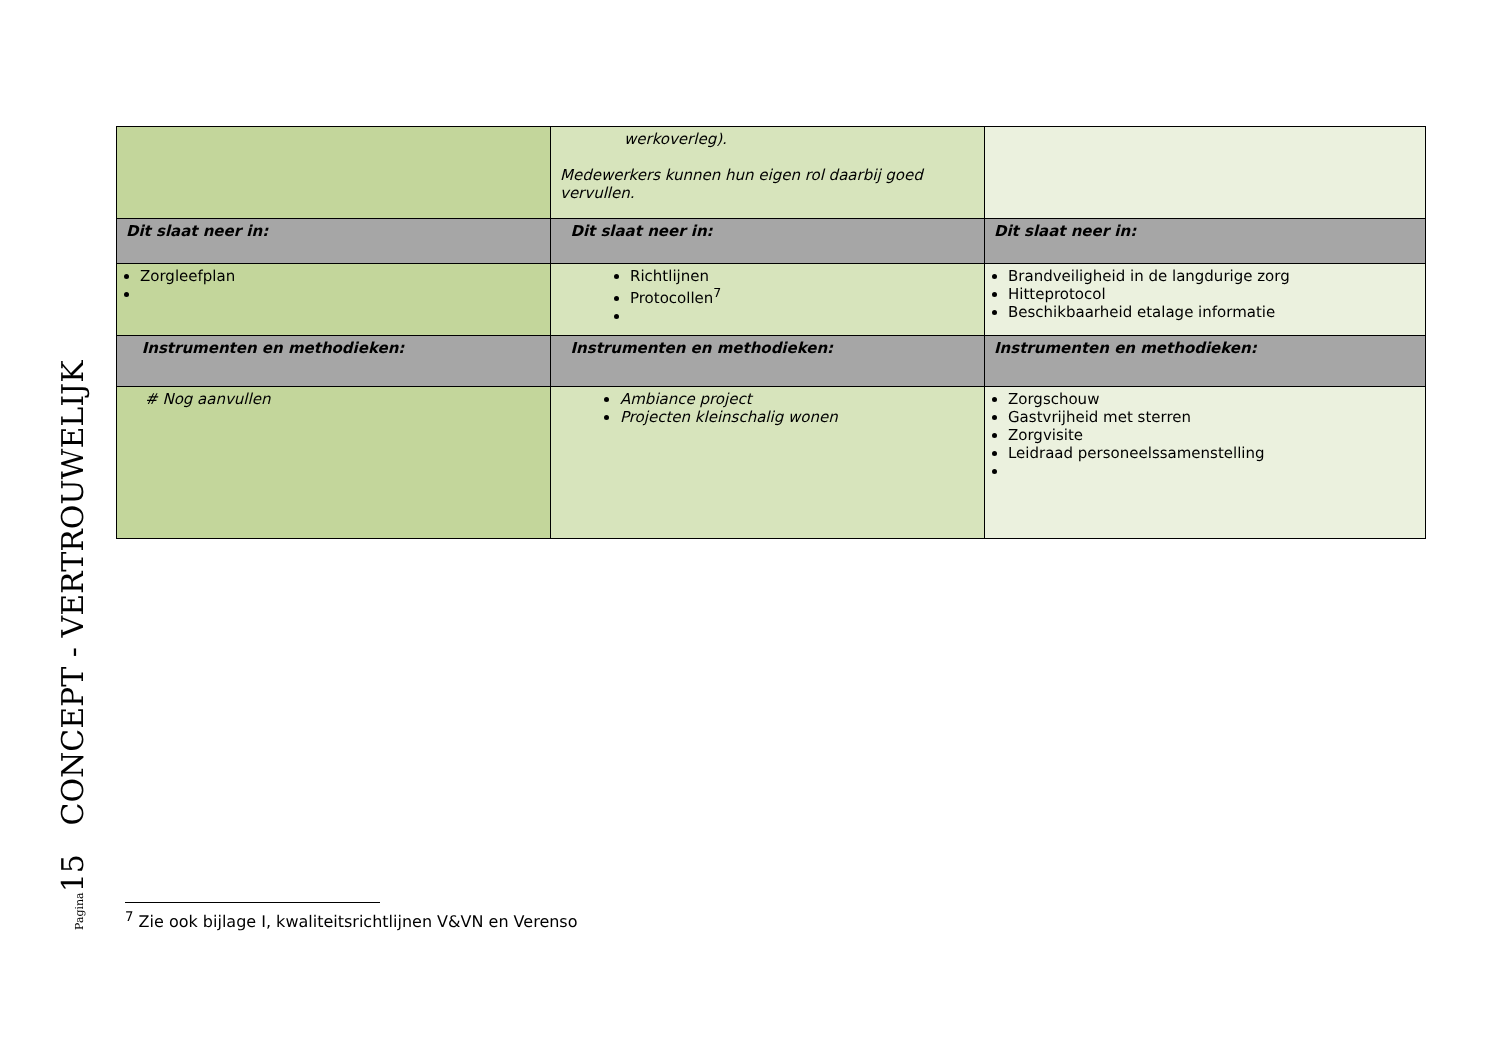Pagina15 CONCEPT - VERTROUWELIJK
| | werkoverleg). Medewerkers kunnen hun eigen rol daarbij goed vervullen. | |
| Dit slaat neer in: | Dit slaat neer in: | Dit slaat neer in: |
| Zorgleefplan | Richtlijnen Protocollen<sup>7</sup> | Brandveiligheid in de langdurige zorg Hitteprotocol Beschikbaarheid etalage informatie |
| Instrumenten en methodieken: | Instrumenten en methodieken: | Instrumenten en methodieken: |
| # Nog aanvullen | Ambiance project Projecten kleinschalig wonen | Zorgschouw Gastvrijheid met sterren Zorgvisite Leidraad personeelssamenstelling |
<sup>7</sup> Zie ook bijlage I, kwaliteitsrichtlijnen V&VN en Verenso